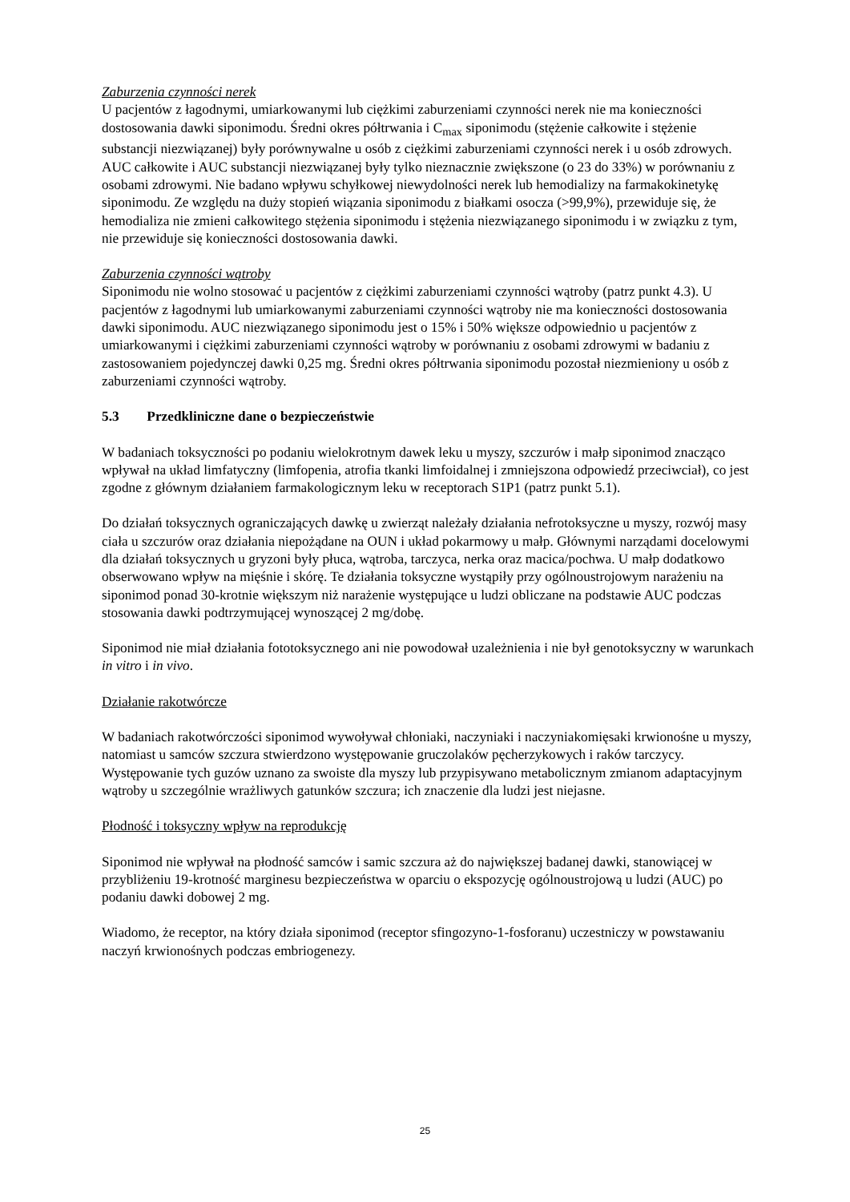Zaburzenia czynności nerek
U pacjentów z łagodnymi, umiarkowanymi lub ciężkimi zaburzeniami czynności nerek nie ma konieczności dostosowania dawki siponimodu. Średni okres półtrwania i C<sub>max</sub> siponimodu (stężenie całkowite i stężenie substancji niezwiązanej) były porównywalne u osób z ciężkimi zaburzeniami czynności nerek i u osób zdrowych. AUC całkowite i AUC substancji niezwiązanej były tylko nieznacznie zwiększone (o 23 do 33%) w porównaniu z osobami zdrowymi. Nie badano wpływu schyłkowej niewydolności nerek lub hemodializy na farmakokinetykę siponimodu. Ze względu na duży stopień wiązania siponimodu z białkami osocza (>99,9%), przewiduje się, że hemodializa nie zmieni całkowitego stężenia siponimodu i stężenia niezwiązanego siponimodu i w związku z tym, nie przewiduje się konieczności dostosowania dawki.
Zaburzenia czynności wątroby
Siponimodu nie wolno stosować u pacjentów z ciężkimi zaburzeniami czynności wątroby (patrz punkt 4.3). U pacjentów z łagodnymi lub umiarkowanymi zaburzeniami czynności wątroby nie ma konieczności dostosowania dawki siponimodu. AUC niezwiązanego siponimodu jest o 15% i 50% większe odpowiednio u pacjentów z umiarkowanymi i ciężkimi zaburzeniami czynności wątroby w porównaniu z osobami zdrowymi w badaniu z zastosowaniem pojedynczej dawki 0,25 mg. Średni okres półtrwania siponimodu pozostał niezmieniony u osób z zaburzeniami czynności wątroby.
5.3 Przedkliniczne dane o bezpieczeństwie
W badaniach toksyczności po podaniu wielokrotnym dawek leku u myszy, szczurów i małp siponimod znacząco wpływał na układ limfatyczny (limfopenia, atrofia tkanki limfoidalnej i zmniejszona odpowiedź przeciwciał), co jest zgodne z głównym działaniem farmakologicznym leku w receptorach S1P1 (patrz punkt 5.1).
Do działań toksycznych ograniczających dawkę u zwierząt należały działania nefrotoksyczne u myszy, rozwój masy ciała u szczurów oraz działania niepożądane na OUN i układ pokarmowy u małp. Głównymi narządami docelowymi dla działań toksycznych u gryzoni były płuca, wątroba, tarczyca, nerka oraz macica/pochwa. U małp dodatkowo obserwowano wpływ na mięśnie i skórę. Te działania toksyczne wystąpiły przy ogólnoustrojowym narażeniu na siponimod ponad 30-krotnie większym niż narażenie występujące u ludzi obliczane na podstawie AUC podczas stosowania dawki podtrzymującej wynoszącej 2 mg/dobę.
Siponimod nie miał działania fototoksycznego ani nie powodował uzależnienia i nie był genotoksyczny w warunkach in vitro i in vivo.
Działanie rakotwórcze
W badaniach rakotwórczości siponimod wywoływał chłoniaki, naczyniaki i naczyniakomięsaki krwionośne u myszy, natomiast u samców szczura stwierdzono występowanie gruczolaków pęcherzykowych i raków tarczycy. Występowanie tych guzów uznano za swoiste dla myszy lub przypisywano metabolicznym zmianom adaptacyjnym wątroby u szczególnie wrażliwych gatunków szczura; ich znaczenie dla ludzi jest niejasne.
Płodność i toksyczny wpływ na reprodukcję
Siponimod nie wpływał na płodność samców i samic szczura aż do największej badanej dawki, stanowiącej w przybliżeniu 19-krotność marginesu bezpieczeństwa w oparciu o ekspozycję ogólnoustrojową u ludzi (AUC) po podaniu dawki dobowej 2 mg.
Wiadomo, że receptor, na który działa siponimod (receptor sfingozyno-1-fosforanu) uczestniczy w powstawaniu naczyń krwionośnych podczas embriogenezy.
25